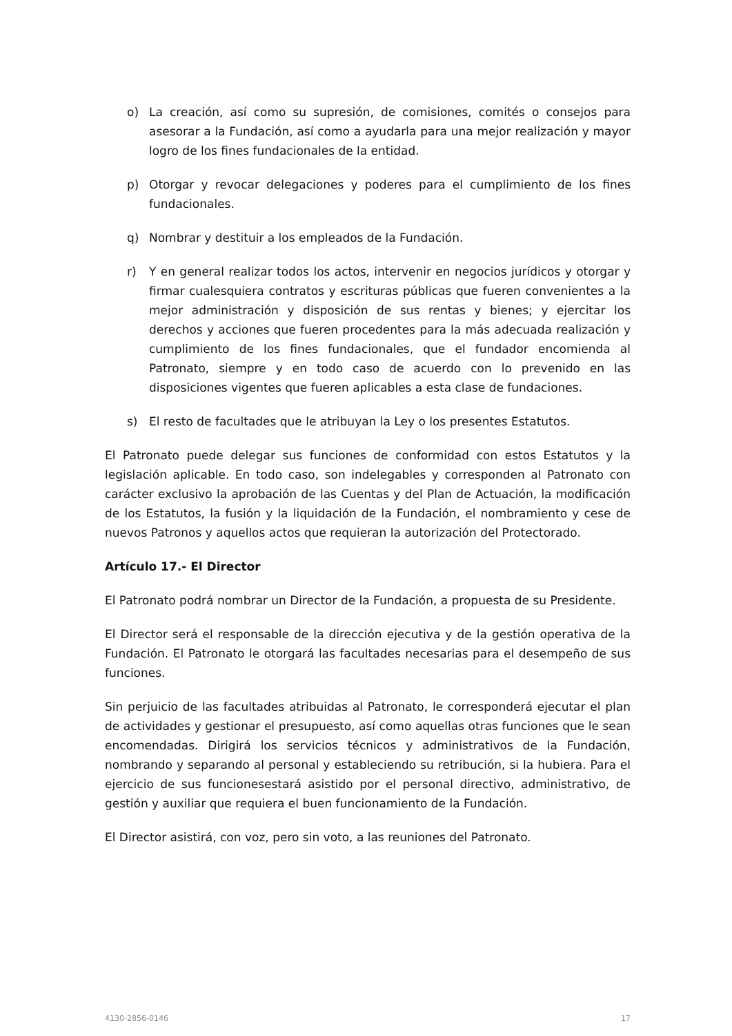o) La creación, así como su supresión, de comisiones, comités o consejos para asesorar a la Fundación, así como a ayudarla para una mejor realización y mayor logro de los fines fundacionales de la entidad.
p) Otorgar y revocar delegaciones y poderes para el cumplimiento de los fines fundacionales.
q) Nombrar y destituir a los empleados de la Fundación.
r) Y en general realizar todos los actos, intervenir en negocios jurídicos y otorgar y firmar cualesquiera contratos y escrituras públicas que fueren convenientes a la mejor administración y disposición de sus rentas y bienes; y ejercitar los derechos y acciones que fueren procedentes para la más adecuada realización y cumplimiento de los fines fundacionales, que el fundador encomienda al Patronato, siempre y en todo caso de acuerdo con lo prevenido en las disposiciones vigentes que fueren aplicables a esta clase de fundaciones.
s) El resto de facultades que le atribuyan la Ley o los presentes Estatutos.
El Patronato puede delegar sus funciones de conformidad con estos Estatutos y la legislación aplicable. En todo caso, son indelegables y corresponden al Patronato con carácter exclusivo la aprobación de las Cuentas y del Plan de Actuación, la modificación de los Estatutos, la fusión y la liquidación de la Fundación, el nombramiento y cese de nuevos Patronos y aquellos actos que requieran la autorización del Protectorado.
Artículo 17.- El Director
El Patronato podrá nombrar un Director de la Fundación, a propuesta de su Presidente.
El Director será el responsable de la dirección ejecutiva y de la gestión operativa de la Fundación. El Patronato le otorgará las facultades necesarias para el desempeño de sus funciones.
Sin perjuicio de las facultades atribuidas al Patronato, le corresponderá ejecutar el plan de actividades y gestionar el presupuesto, así como aquellas otras funciones que le sean encomendadas. Dirigirá los servicios técnicos y administrativos de la Fundación, nombrando y separando al personal y estableciendo su retribución, si la hubiera. Para el ejercicio de sus funcionesestará asistido por el personal directivo, administrativo, de gestión y auxiliar que requiera el buen funcionamiento de la Fundación.
El Director asistirá, con voz, pero sin voto, a las reuniones del Patronato.
4130-2856-0146 17